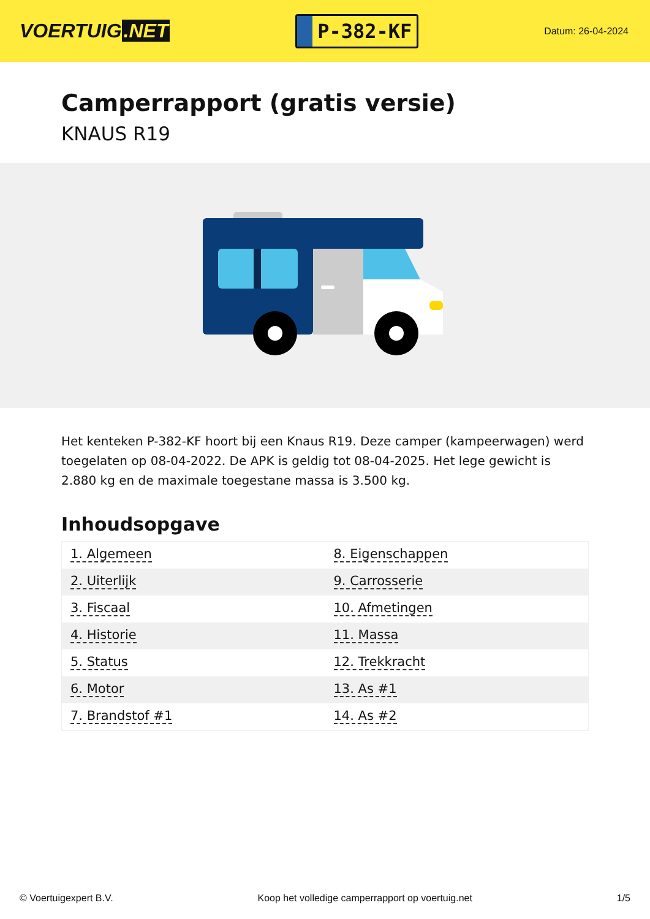VOERTUIG.NET
P-382-KF
Datum: 26-04-2024
Camperrapport (gratis versie)
KNAUS R19
Het kenteken P-382-KF hoort bij een Knaus R19. Deze camper (kampeerwagen) werd toegelaten op 08-04-2022. De APK is geldig tot 08-04-2025. Het lege gewicht is 2.880 kg en de maximale toegestane massa is 3.500 kg.
Inhoudsopgave
| 1. Algemeen | 8. Eigenschappen |
| 2. Uiterlijk | 9. Carrosserie |
| 3. Fiscaal | 10. Afmetingen |
| 4. Historie | 11. Massa |
| 5. Status | 12. Trekkracht |
| 6. Motor | 13. As #1 |
| 7. Brandstof #1 | 14. As #2 |
© Voertuigexpert B.V. Koop het volledige camperrapport op voertuig.net 1/5